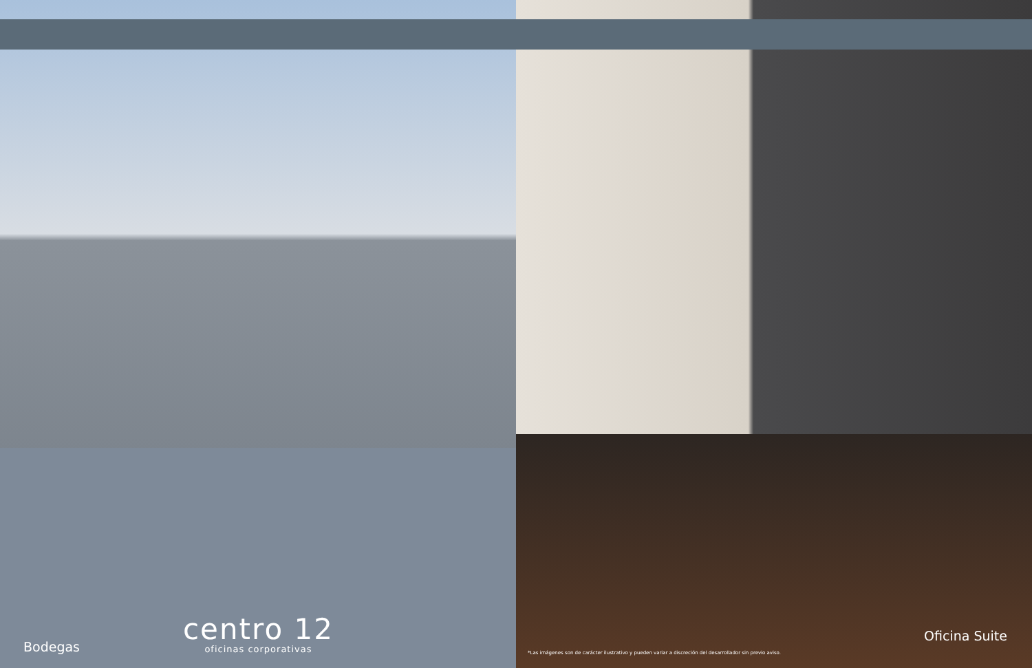Bodegas
centro 12
oficinas corporativas
Oficina Suite
*Las imágenes son de carácter ilustrativo y pueden variar a discreción del desarrollador sin previo aviso.